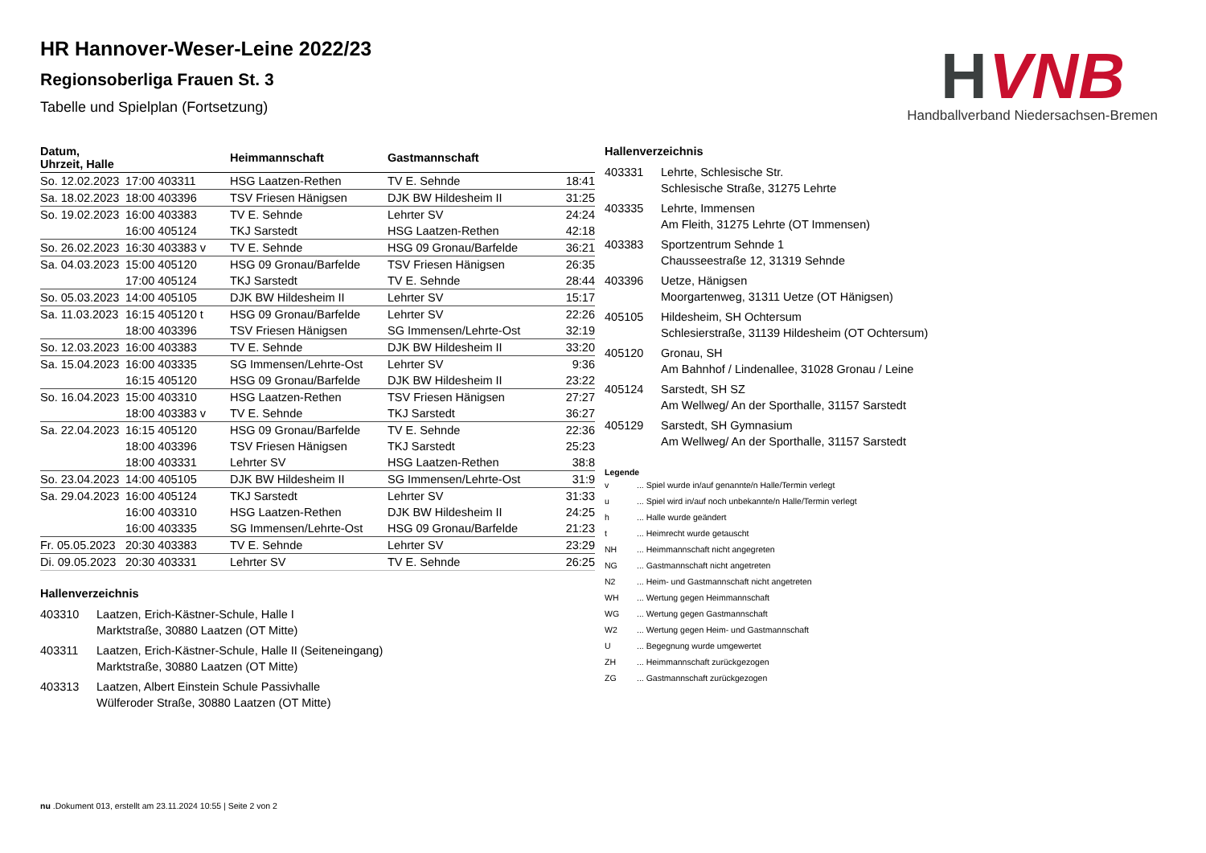H
VNB
Handballverband Niedersachsen-Bremen
HR Hannover-Weser-Leine 2022/23
Regionsoberliga Frauen St. 3
Tabelle und Spielplan (Fortsetzung)
| Datum, Uhrzeit, Halle | | Heimmannschaft | Gastmannschaft | |
| --- | --- | --- | --- | --- |
| So. 12.02.2023 | 17:00 403311 | HSG Laatzen-Rethen | TV E. Sehnde | 18:41 |
| Sa. 18.02.2023 | 18:00 403396 | TSV Friesen Hänigsen | DJK BW Hildesheim II | 31:25 |
| So. 19.02.2023 | 16:00 403383 | TV E. Sehnde | Lehrter SV | 24:24 |
| | 16:00 405124 | TKJ Sarstedt | HSG Laatzen-Rethen | 42:18 |
| So. 26.02.2023 | 16:30 403383 v | TV E. Sehnde | HSG 09 Gronau/Barfelde | 36:21 |
| Sa. 04.03.2023 | 15:00 405120 | HSG 09 Gronau/Barfelde | TSV Friesen Hänigsen | 26:35 |
| | 17:00 405124 | TKJ Sarstedt | TV E. Sehnde | 28:44 |
| So. 05.03.2023 | 14:00 405105 | DJK BW Hildesheim II | Lehrter SV | 15:17 |
| Sa. 11.03.2023 | 16:15 405120 t | HSG 09 Gronau/Barfelde | Lehrter SV | 22:26 |
| | 18:00 403396 | TSV Friesen Hänigsen | SG Immensen/Lehrte-Ost | 32:19 |
| So. 12.03.2023 | 16:00 403383 | TV E. Sehnde | DJK BW Hildesheim II | 33:20 |
| Sa. 15.04.2023 | 16:00 403335 | SG Immensen/Lehrte-Ost | Lehrter SV | 9:36 |
| | 16:15 405120 | HSG 09 Gronau/Barfelde | DJK BW Hildesheim II | 23:22 |
| So. 16.04.2023 | 15:00 403310 | HSG Laatzen-Rethen | TSV Friesen Hänigsen | 27:27 |
| | 18:00 403383 v | TV E. Sehnde | TKJ Sarstedt | 36:27 |
| Sa. 22.04.2023 | 16:15 405120 | HSG 09 Gronau/Barfelde | TV E. Sehnde | 22:36 |
| | 18:00 403396 | TSV Friesen Hänigsen | TKJ Sarstedt | 25:23 |
| | 18:00 403331 | Lehrter SV | HSG Laatzen-Rethen | 38:8 |
| So. 23.04.2023 | 14:00 405105 | DJK BW Hildesheim II | SG Immensen/Lehrte-Ost | 31:9 |
| Sa. 29.04.2023 | 16:00 405124 | TKJ Sarstedt | Lehrter SV | 31:33 |
| | 16:00 403310 | HSG Laatzen-Rethen | DJK BW Hildesheim II | 24:25 |
| | 16:00 403335 | SG Immensen/Lehrte-Ost | HSG 09 Gronau/Barfelde | 21:23 |
| Fr. 05.05.2023 | 20:30 403383 | TV E. Sehnde | Lehrter SV | 23:29 |
| Di. 09.05.2023 | 20:30 403331 | Lehrter SV | TV E. Sehnde | 26:25 |
Hallenverzeichnis
403310 Laatzen, Erich-Kästner-Schule, Halle I
Marktstraße, 30880 Laatzen (OT Mitte)
403311 Laatzen, Erich-Kästner-Schule, Halle II (Seiteneingang)
Marktstraße, 30880 Laatzen (OT Mitte)
403313 Laatzen, Albert Einstein Schule Passivhalle
Wülferoder Straße, 30880 Laatzen (OT Mitte)
Hallenverzeichnis
403331 Lehrte, Schlesische Str.
Schlesische Straße, 31275 Lehrte
403335 Lehrte, Immensen
Am Fleith, 31275 Lehrte (OT Immensen)
403383 Sportzentrum Sehnde 1
Chausseestraße 12, 31319 Sehnde
403396 Uetze, Hänigsen
Moorgartenweg, 31311 Uetze (OT Hänigsen)
405105 Hildesheim, SH Ochtersum
Schlesierstraße, 31139 Hildesheim (OT Ochtersum)
405120 Gronau, SH
Am Bahnhof / Lindenallee, 31028 Gronau / Leine
405124 Sarstedt, SH SZ
Am Wellweg/ An der Sporthalle, 31157 Sarstedt
405129 Sarstedt, SH Gymnasium
Am Wellweg/ An der Sporthalle, 31157 Sarstedt
Legende
v... Spiel wurde in/auf genannte/n Halle/Termin verlegt
u... Spiel wird in/auf noch unbekannte/n Halle/Termin verlegt
h... Halle wurde geändert
t... Heimrecht wurde getauscht
NH... Heimmannschaft nicht angegreten
NG... Gastmannschaft nicht angetreten
N2... Heim- und Gastmannschaft nicht angetreten
WH... Wertung gegen Heimmannschaft
WG... Wertung gegen Gastmannschaft
W2... Wertung gegen Heim- und Gastmannschaft
U... Begegnung wurde umgewertet
ZH... Heimmannschaft zurückgezogen
ZG... Gastmannschaft zurückgezogen
nu .Dokument 013, erstellt am 23.11.2024 10:55 | Seite 2 von 2